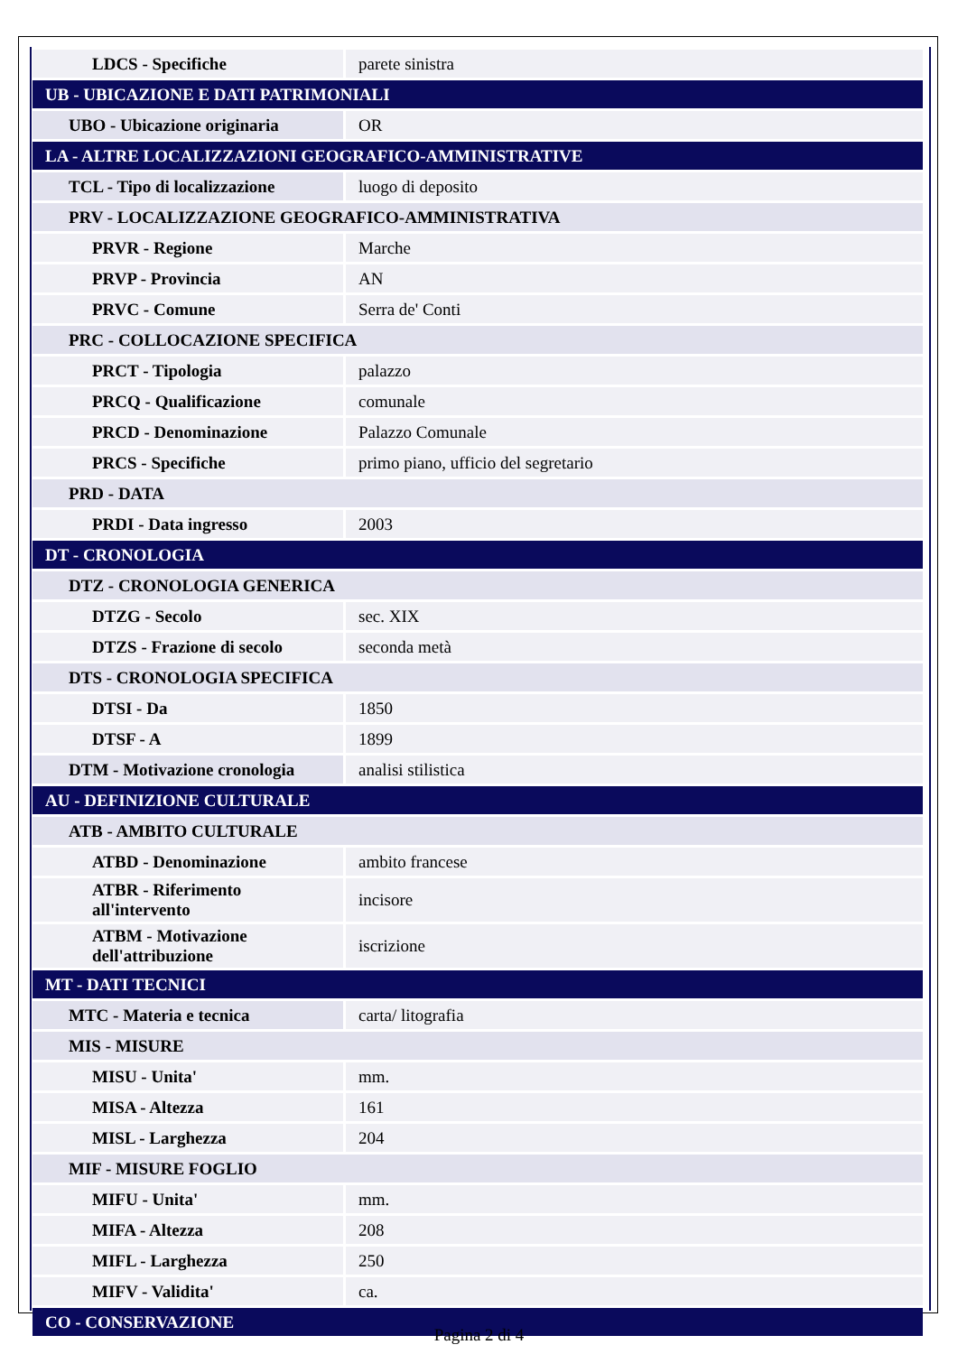| LDCS - Specifiche | parete sinistra |
| UB - UBICAZIONE E DATI PATRIMONIALI | |
| UBO - Ubicazione originaria | OR |
| LA - ALTRE LOCALIZZAZIONI GEOGRAFICO-AMMINISTRATIVE | |
| TCL - Tipo di localizzazione | luogo di deposito |
| PRV - LOCALIZZAZIONE GEOGRAFICO-AMMINISTRATIVA | |
| PRVR - Regione | Marche |
| PRVP - Provincia | AN |
| PRVC - Comune | Serra de' Conti |
| PRC - COLLOCAZIONE SPECIFICA | |
| PRCT - Tipologia | palazzo |
| PRCQ - Qualificazione | comunale |
| PRCD - Denominazione | Palazzo Comunale |
| PRCS - Specifiche | primo piano, ufficio del segretario |
| PRD - DATA | |
| PRDI - Data ingresso | 2003 |
| DT - CRONOLOGIA | |
| DTZ - CRONOLOGIA GENERICA | |
| DTZG - Secolo | sec. XIX |
| DTZS - Frazione di secolo | seconda metà |
| DTS - CRONOLOGIA SPECIFICA | |
| DTSI - Da | 1850 |
| DTSF - A | 1899 |
| DTM - Motivazione cronologia | analisi stilistica |
| AU - DEFINIZIONE CULTURALE | |
| ATB - AMBITO CULTURALE | |
| ATBD - Denominazione | ambito francese |
| ATBR - Riferimento all'intervento | incisore |
| ATBM - Motivazione dell'attribuzione | iscrizione |
| MT - DATI TECNICI | |
| MTC - Materia e tecnica | carta/ litografia |
| MIS - MISURE | |
| MISU - Unita' | mm. |
| MISA - Altezza | 161 |
| MISL - Larghezza | 204 |
| MIF - MISURE FOGLIO | |
| MIFU - Unita' | mm. |
| MIFA - Altezza | 208 |
| MIFL - Larghezza | 250 |
| MIFV - Validita' | ca. |
| CO - CONSERVAZIONE | |
Pagina 2 di 4